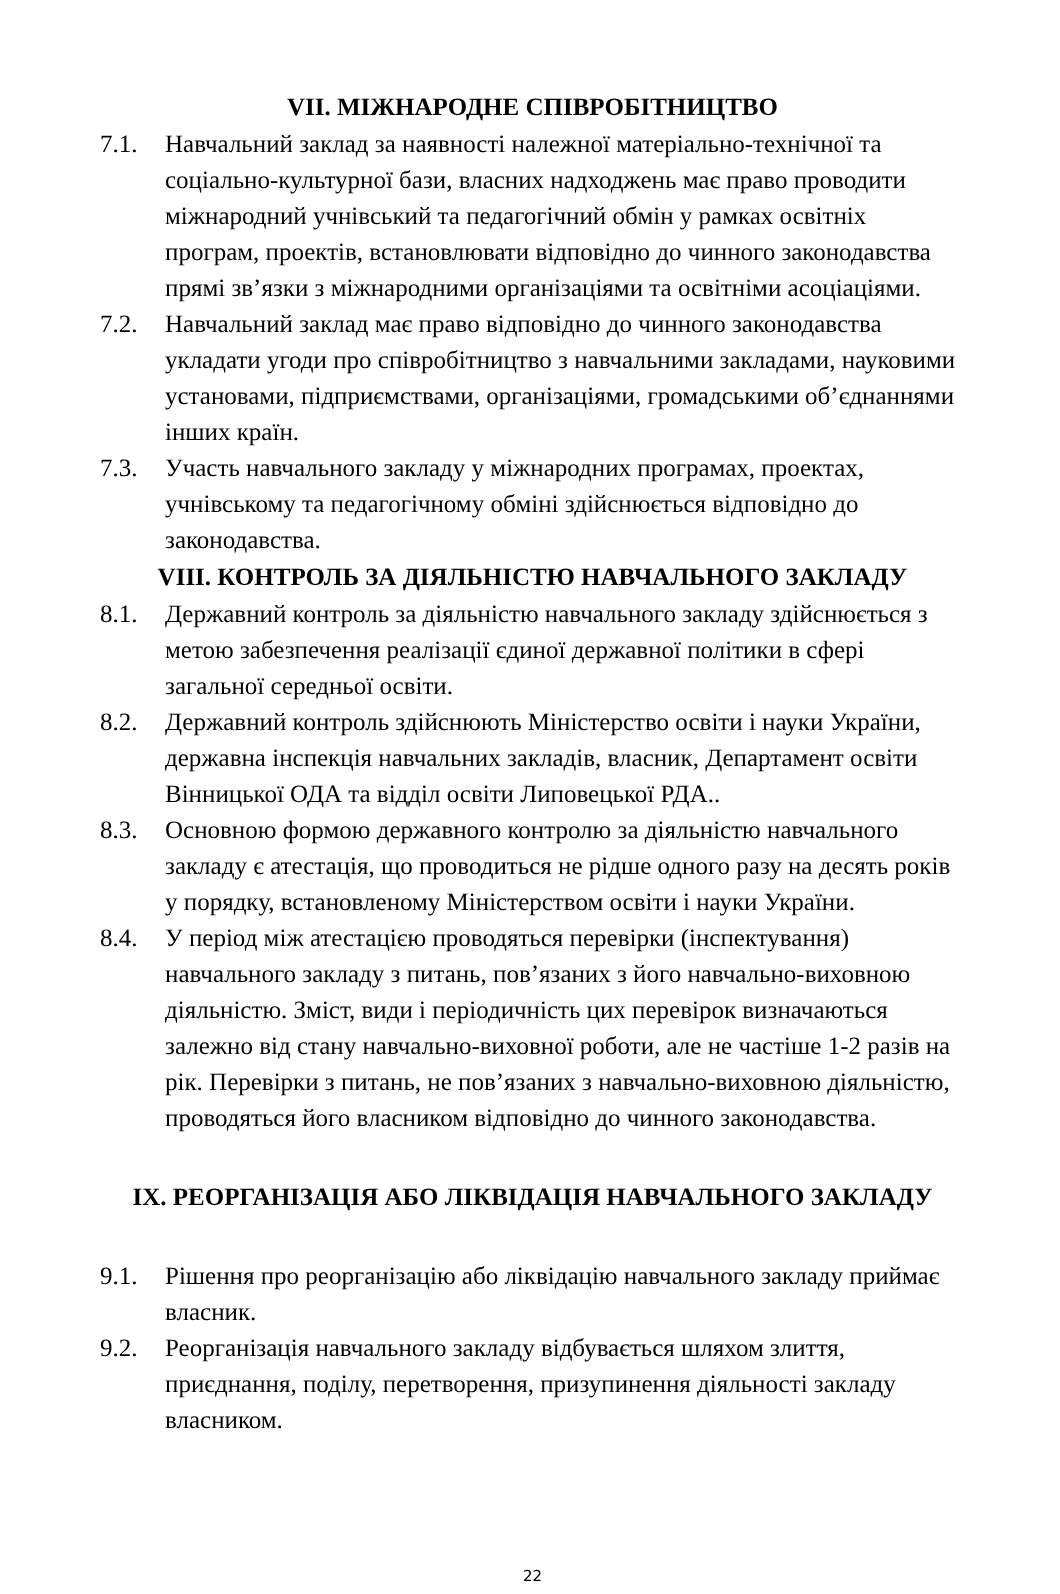VII. МІЖНАРОДНЕ СПІВРОБІТНИЦТВО
7.1. Навчальний заклад за наявності належної матеріально-технічної та соціально-культурної бази, власних надходжень має право проводити міжнародний учнівський та педагогічний обмін у рамках освітніх програм, проектів, встановлювати відповідно до чинного законодавства прямі зв’язки з міжнародними організаціями та освітніми асоціаціями.
7.2. Навчальний заклад має право відповідно до чинного законодавства укладати угоди про співробітництво з навчальними закладами, науковими установами, підприємствами, організаціями, громадськими об’єднаннями інших країн.
7.3. Участь навчального закладу у міжнародних програмах, проектах, учнівському та педагогічному обміні здійснюється відповідно до законодавства.
VIII. КОНТРОЛЬ ЗА ДІЯЛЬНІСТЮ НАВЧАЛЬНОГО ЗАКЛАДУ
8.1. Державний контроль за діяльністю навчального закладу здійснюється з метою забезпечення реалізації єдиної державної політики в сфері загальної середньої освіти.
8.2. Державний контроль здійснюють Міністерство освіти і науки України, державна інспекція навчальних закладів, власник, Департамент освіти Вінницької ОДА та відділ освіти Липовецької РДА..
8.3. Основною формою державного контролю за діяльністю навчального закладу є атестація, що проводиться не рідше одного разу на десять років у порядку, встановленому Міністерством освіти і науки України.
8.4. У період між атестацією проводяться перевірки (інспектування) навчального закладу з питань, пов’язаних з його навчально-виховною діяльністю. Зміст, види і періодичність цих перевірок визначаються залежно від стану навчально-виховної роботи, але не частіше 1-2 разів на рік. Перевірки з питань, не пов’язаних з навчально-виховною діяльністю, проводяться його власником відповідно до чинного законодавства.
IX. РЕОРГАНІЗАЦІЯ АБО ЛІКВІДАЦІЯ НАВЧАЛЬНОГО ЗАКЛАДУ
9.1. Рішення про реорганізацію або ліквідацію навчального закладу приймає власник.
9.2. Реорганізація навчального закладу відбувається шляхом злиття, приєднання, поділу, перетворення, призупинення діяльності закладу власником.
22